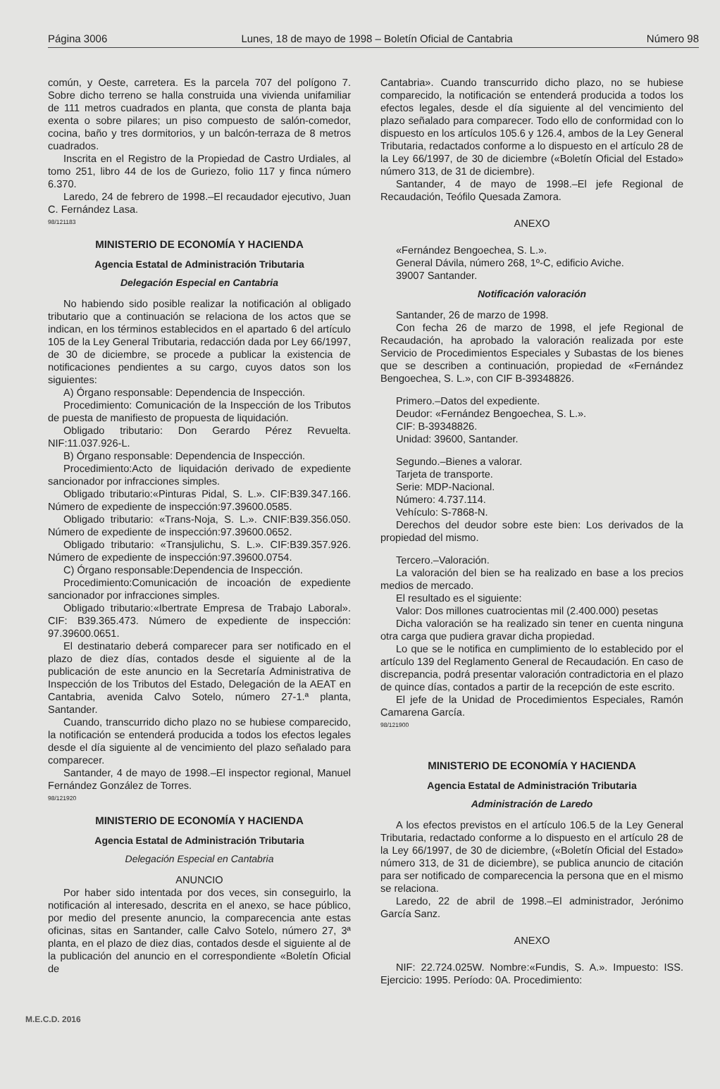Página 3006 Lunes, 18 de mayo de 1998 – Boletín Oficial de Cantabria Número 98
común, y Oeste, carretera. Es la parcela 707 del polígono 7. Sobre dicho terreno se halla construida una vivienda unifamiliar de 111 metros cuadrados en planta, que consta de planta baja exenta o sobre pilares; un piso compuesto de salón-comedor, cocina, baño y tres dormitorios, y un balcón-terraza de 8 metros cuadrados.
Inscrita en el Registro de la Propiedad de Castro Urdiales, al tomo 251, libro 44 de los de Guriezo, folio 117 y finca número 6.370.
Laredo, 24 de febrero de 1998.–El recaudador ejecutivo, Juan C. Fernández Lasa.
98/121183
MINISTERIO DE ECONOMÍA Y HACIENDA
Agencia Estatal de Administración Tributaria
Delegación Especial en Cantabria
No habiendo sido posible realizar la notificación al obligado tributario que a continuación se relaciona de los actos que se indican, en los términos establecidos en el apartado 6 del artículo 105 de la Ley General Tributaria, redacción dada por Ley 66/1997, de 30 de diciembre, se procede a publicar la existencia de notificaciones pendientes a su cargo, cuyos datos son los siguientes:
A) Órgano responsable: Dependencia de Inspección.
Procedimiento: Comunicación de la Inspección de los Tributos de puesta de manifiesto de propuesta de liquidación.
Obligado tributario: Don Gerardo Pérez Revuelta. NIF:11.037.926-L.
B) Órgano responsable: Dependencia de Inspección.
Procedimiento:Acto de liquidación derivado de expediente sancionador por infracciones simples.
Obligado tributario:«Pinturas Pidal, S. L.». CIF:B39.347.166. Número de expediente de inspección:97.39600.0585.
Obligado tributario: «Trans-Noja, S. L.». CNIF:B39.356.050. Número de expediente de inspección:97.39600.0652.
Obligado tributario: «Transjulichu, S. L.». CIF:B39.357.926. Número de expediente de inspección:97.39600.0754.
C) Órgano responsable:Dependencia de Inspección.
Procedimiento:Comunicación de incoación de expediente sancionador por infracciones simples.
Obligado tributario:«Ibertrate Empresa de Trabajo Laboral». CIF: B39.365.473. Número de expediente de inspección: 97.39600.0651.
El destinatario deberá comparecer para ser notificado en el plazo de diez días, contados desde el siguiente al de la publicación de este anuncio en la Secretaría Administrativa de Inspección de los Tributos del Estado, Delegación de la AEAT en Cantabria, avenida Calvo Sotelo, número 27-1.ª planta, Santander.
Cuando, transcurrido dicho plazo no se hubiese comparecido, la notificación se entenderá producida a todos los efectos legales desde el día siguiente al de vencimiento del plazo señalado para comparecer.
Santander, 4 de mayo de 1998.–El inspector regional, Manuel Fernández González de Torres.
98/121920
MINISTERIO DE ECONOMÍA Y HACIENDA
Agencia Estatal de Administración Tributaria
Delegación Especial en Cantabria
ANUNCIO
Por haber sido intentada por dos veces, sin conseguirlo, la notificación al interesado, descrita en el anexo, se hace público, por medio del presente anuncio, la comparecencia ante estas oficinas, sitas en Santander, calle Calvo Sotelo, número 27, 3ª planta, en el plazo de diez dias, contados desde el siguiente al de la publicación del anuncio en el correspondiente «Boletín Oficial de
Cantabria». Cuando transcurrido dicho plazo, no se hubiese comparecido, la notificación se entenderá producida a todos los efectos legales, desde el día siguiente al del vencimiento del plazo señalado para comparecer. Todo ello de conformidad con lo dispuesto en los artículos 105.6 y 126.4, ambos de la Ley General Tributaria, redactados conforme a lo dispuesto en el artículo 28 de la Ley 66/1997, de 30 de diciembre («Boletín Oficial del Estado» número 313, de 31 de diciembre).
Santander, 4 de mayo de 1998.–El jefe Regional de Recaudación, Teófilo Quesada Zamora.
ANEXO
«Fernández Bengoechea, S. L.».
General Dávila, número 268, 1º-C, edificio Aviche.
39007 Santander.
Notificación valoración
Santander, 26 de marzo de 1998.
Con fecha 26 de marzo de 1998, el jefe Regional de Recaudación, ha aprobado la valoración realizada por este Servicio de Procedimientos Especiales y Subastas de los bienes que se describen a continuación, propiedad de «Fernández Bengoechea, S. L.», con CIF B-39348826.
Primero.–Datos del expediente.
Deudor: «Fernández Bengoechea, S. L.».
CIF: B-39348826.
Unidad: 39600, Santander.
Segundo.–Bienes a valorar.
Tarjeta de transporte.
Serie: MDP-Nacional.
Número: 4.737.114.
Vehículo: S-7868-N.
Derechos del deudor sobre este bien: Los derivados de la propiedad del mismo.
Tercero.–Valoración.
La valoración del bien se ha realizado en base a los precios medios de mercado.
El resultado es el siguiente:
Valor: Dos millones cuatrocientas mil (2.400.000) pesetas
Dicha valoración se ha realizado sin tener en cuenta ninguna otra carga que pudiera gravar dicha propiedad.
Lo que se le notifica en cumplimiento de lo establecido por el artículo 139 del Reglamento General de Recaudación. En caso de discrepancia, podrá presentar valoración contradictoria en el plazo de quince días, contados a partir de la recepción de este escrito.
El jefe de la Unidad de Procedimientos Especiales, Ramón Camarena García.
98/121900
MINISTERIO DE ECONOMÍA Y HACIENDA
Agencia Estatal de Administración Tributaria
Administración de Laredo
A los efectos previstos en el artículo 106.5 de la Ley General Tributaria, redactado conforme a lo dispuesto en el artículo 28 de la Ley 66/1997, de 30 de diciembre, («Boletín Oficial del Estado» número 313, de 31 de diciembre), se publica anuncio de citación para ser notificado de comparecencia la persona que en el mismo se relaciona.
Laredo, 22 de abril de 1998.–El administrador, Jerónimo García Sanz.
ANEXO
NIF: 22.724.025W. Nombre:«Fundis, S. A.». Impuesto: ISS. Ejercicio: 1995. Período: 0A. Procedimiento:
M.E.C.D. 2016